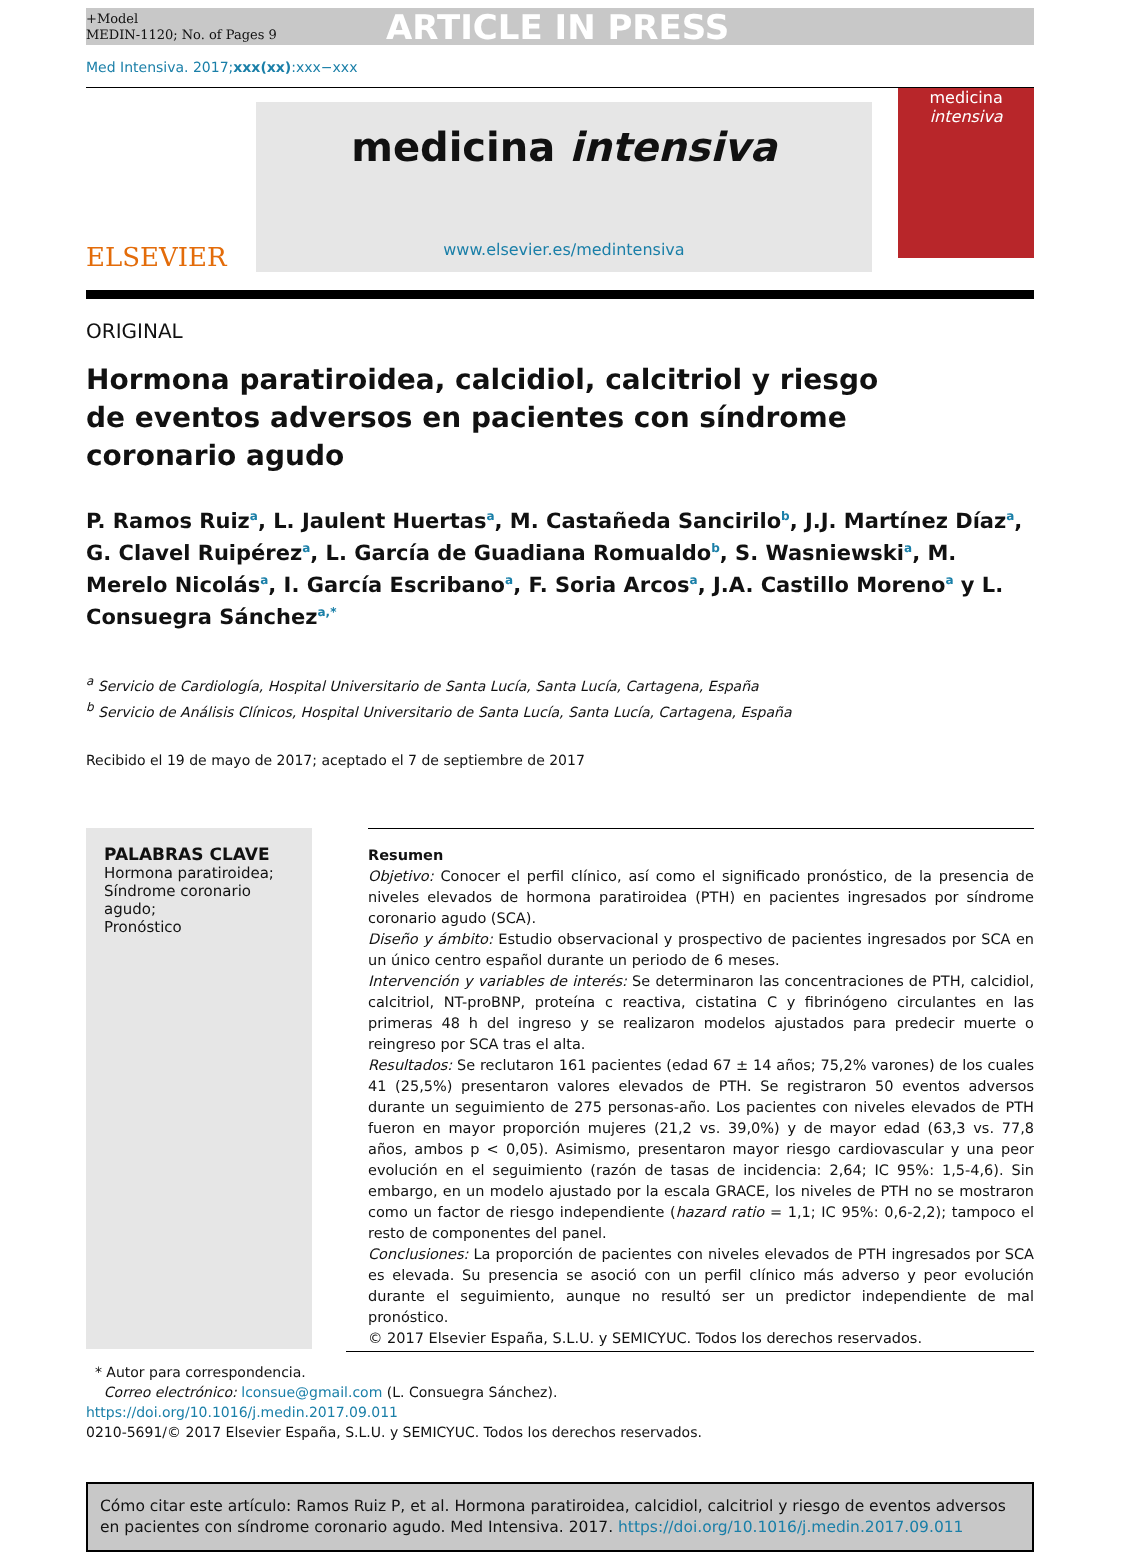+Model
MEDIN-1120; No. of Pages 9
ARTICLE IN PRESS
Med Intensiva. 2017;xxx(xx):xxx−xxx
ELSEVIER
medicina intensiva
www.elsevier.es/medintensiva
medicina
intensiva
ORIGINAL
Hormona paratiroidea, calcidiol, calcitriol y riesgo de eventos adversos en pacientes con síndrome coronario agudo
P. Ramos Ruiz<sup>a</sup>, L. Jaulent Huertas<sup>a</sup>, M. Castañeda Sancirilo<sup>b</sup>, J.J. Martínez Díaz<sup>a</sup>, G. Clavel Ruipérez<sup>a</sup>, L. García de Guadiana Romualdo<sup>b</sup>, S. Wasniewski<sup>a</sup>, M. Merelo Nicolás<sup>a</sup>, I. García Escribano<sup>a</sup>, F. Soria Arcos<sup>a</sup>, J.A. Castillo Moreno<sup>a</sup> y L. Consuegra Sánchez<sup>a,*</sup>
<sup>a</sup> Servicio de Cardiología, Hospital Universitario de Santa Lucía, Santa Lucía, Cartagena, España
<sup>b</sup> Servicio de Análisis Clínicos, Hospital Universitario de Santa Lucía, Santa Lucía, Cartagena, España
Recibido el 19 de mayo de 2017; aceptado el 7 de septiembre de 2017
PALABRAS CLAVE
Hormona paratiroidea;
Síndrome coronario agudo;
Pronóstico
Resumen
Objetivo: Conocer el perfil clínico, así como el significado pronóstico, de la presencia de niveles elevados de hormona paratiroidea (PTH) en pacientes ingresados por síndrome coronario agudo (SCA).
Diseño y ámbito: Estudio observacional y prospectivo de pacientes ingresados por SCA en un único centro español durante un periodo de 6 meses.
Intervención y variables de interés: Se determinaron las concentraciones de PTH, calcidiol, calcitriol, NT-proBNP, proteína c reactiva, cistatina C y fibrinógeno circulantes en las primeras 48 h del ingreso y se realizaron modelos ajustados para predecir muerte o reingreso por SCA tras el alta.
Resultados: Se reclutaron 161 pacientes (edad 67 ± 14 años; 75,2% varones) de los cuales 41 (25,5%) presentaron valores elevados de PTH. Se registraron 50 eventos adversos durante un seguimiento de 275 personas-año. Los pacientes con niveles elevados de PTH fueron en mayor proporción mujeres (21,2 vs. 39,0%) y de mayor edad (63,3 vs. 77,8 años, ambos p < 0,05). Asimismo, presentaron mayor riesgo cardiovascular y una peor evolución en el seguimiento (razón de tasas de incidencia: 2,64; IC 95%: 1,5-4,6). Sin embargo, en un modelo ajustado por la escala GRACE, los niveles de PTH no se mostraron como un factor de riesgo independiente (hazard ratio = 1,1; IC 95%: 0,6-2,2); tampoco el resto de componentes del panel.
Conclusiones: La proporción de pacientes con niveles elevados de PTH ingresados por SCA es elevada. Su presencia se asoció con un perfil clínico más adverso y peor evolución durante el seguimiento, aunque no resultó ser un predictor independiente de mal pronóstico.
© 2017 Elsevier España, S.L.U. y SEMICYUC. Todos los derechos reservados.
* Autor para correspondencia.
Correo electrónico: lconsue@gmail.com (L. Consuegra Sánchez).
https://doi.org/10.1016/j.medin.2017.09.011
0210-5691/© 2017 Elsevier España, S.L.U. y SEMICYUC. Todos los derechos reservados.
Cómo citar este artículo: Ramos Ruiz P, et al. Hormona paratiroidea, calcidiol, calcitriol y riesgo de eventos adversos en pacientes con síndrome coronario agudo. Med Intensiva. 2017. https://doi.org/10.1016/j.medin.2017.09.011